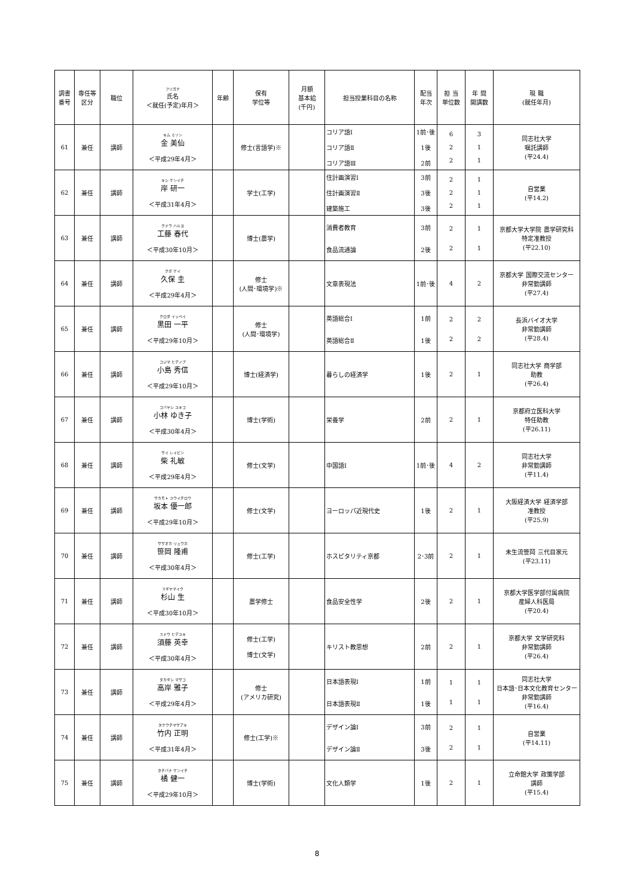| 調書 番号 | 専任等 区分 | 職位 | フリガナ 氏名 ＜就任(予定)年月＞ | 年齢 | 保有 学位等 | 月額 基本給 (千円) | 担当授業科目の名称 | 配当 年次 | 担 当 単位数 | 年 間 開講数 | 現 職 (就任年月) |
| --- | --- | --- | --- | --- | --- | --- | --- | --- | --- | --- | --- |
| 61 | 兼任 | 講師 | キム ミソン 金 美仙 ＜平成29年4月＞ | | 修士(言語学)※ | | コリア語Ⅰ コリア語Ⅱ コリア語Ⅲ | 1前･後 1後 2前 | 6 2 2 | 3 1 1 | 同志社大学 嘱託講師 (平24.4) |
| 62 | 兼任 | 講師 | キシ ケンイチ 岸 研一 ＜平成31年4月＞ | | 学士(工学) | | 住計画演習Ⅰ 住計画演習Ⅱ 建築施工 | 3前 3後 3後 | 2 2 2 | 1 1 1 | 自営業 (平14.2) |
| 63 | 兼任 | 講師 | クドウ ハルヨ 工藤 春代 ＜平成30年10月＞ | | 博士(農学) | | 消費者教育 食品流通論 | 3前 2後 | 2 2 | 1 1 | 京都大学大学院 農学研究科 特定准教授 (平22.10) |
| 64 | 兼任 | 講師 | クボ ケイ 久保 圭 ＜平成29年4月＞ | | 修士 (人間･環境学)※ | | 文章表現法 | 1前･後 | 4 | 2 | 京都大学 国際交流センター 非常勤講師 (平27.4) |
| 65 | 兼任 | 講師 | クロダ イッペイ 黒田 一平 ＜平成29年10月＞ | | 修士 (人間･環境学) | | 英語総合Ⅰ 英語総合Ⅱ | 1前 1後 | 2 2 | 2 2 | 長浜バイオ大学 非常勤講師 (平28.4) |
| 66 | 兼任 | 講師 | コジマ ヒデノブ 小島 秀信 ＜平成29年10月＞ | | 博士(経済学) | | 暮らしの経済学 | 1後 | 2 | 1 | 同志社大学 商学部 助教 (平26.4) |
| 67 | 兼任 | 講師 | コバヤシ ユキコ 小林 ゆき子 ＜平成30年4月＞ | | 博士(学術) | | 栄養学 | 2前 | 2 | 1 | 京都府立医科大学 特任助教 (平26.11) |
| 68 | 兼任 | 講師 | サイ レイビン 柴 礼敏 ＜平成29年4月＞ | | 修士(文学) | | 中国語Ⅰ | 1前･後 | 4 | 2 | 同志社大学 非常勤講師 (平11.4) |
| 69 | 兼任 | 講師 | サカモト ユウイチロウ 坂本 優一郎 ＜平成29年10月＞ | | 修士(文学) | | ヨーロッパ近現代史 | 1後 | 2 | 1 | 大阪経済大学 経済学部 准教授 (平25.9) |
| 70 | 兼任 | 講師 | ササオカ リュウホ 笹岡 隆甫 ＜平成30年4月＞ | | 修士(工学) | | ホスピタリティ京都 | 2･3前 | 2 | 1 | 未生流笹岡 三代目家元 (平23.11) |
| 71 | 兼任 | 講師 | スギヤマイク 杉山 生 ＜平成30年10月＞ | | 農学修士 | | 食品安全性学 | 2後 | 2 | 1 | 京都大学医学部付属病院 産婦人科医局 (平20.4) |
| 72 | 兼任 | 講師 | スドウ ヒデユキ 須藤 英幸 ＜平成30年4月＞ | | 修士(工学) 博士(文学) | | キリスト教思想 | 2前 | 2 | 1 | 京都大学 文学研究科 非常勤講師 (平26.4) |
| 73 | 兼任 | 講師 | タカギシ マサコ 高岸 雅子 ＜平成29年4月＞ | | 修士 (アメリカ研究) | | 日本語表現Ⅰ 日本語表現Ⅱ | 1前 1後 | 1 1 | 1 1 | 同志社大学 日本語･日本文化教育センター 非常勤講師 (平16.4) |
| 74 | 兼任 | 講師 | タケウチマサアキ 竹内 正明 ＜平成31年4月＞ | | 修士(工学)※ | | デザイン論Ⅰ デザイン論Ⅱ | 3前 3後 | 2 2 | 1 1 | 自営業 (平14.11) |
| 75 | 兼任 | 講師 | タチバナ ケンイチ 橘 健一 ＜平成29年10月＞ | | 博士(学術) | | 文化人類学 | 1後 | 2 | 1 | 立命館大学 政策学部 講師 (平15.4) |
8